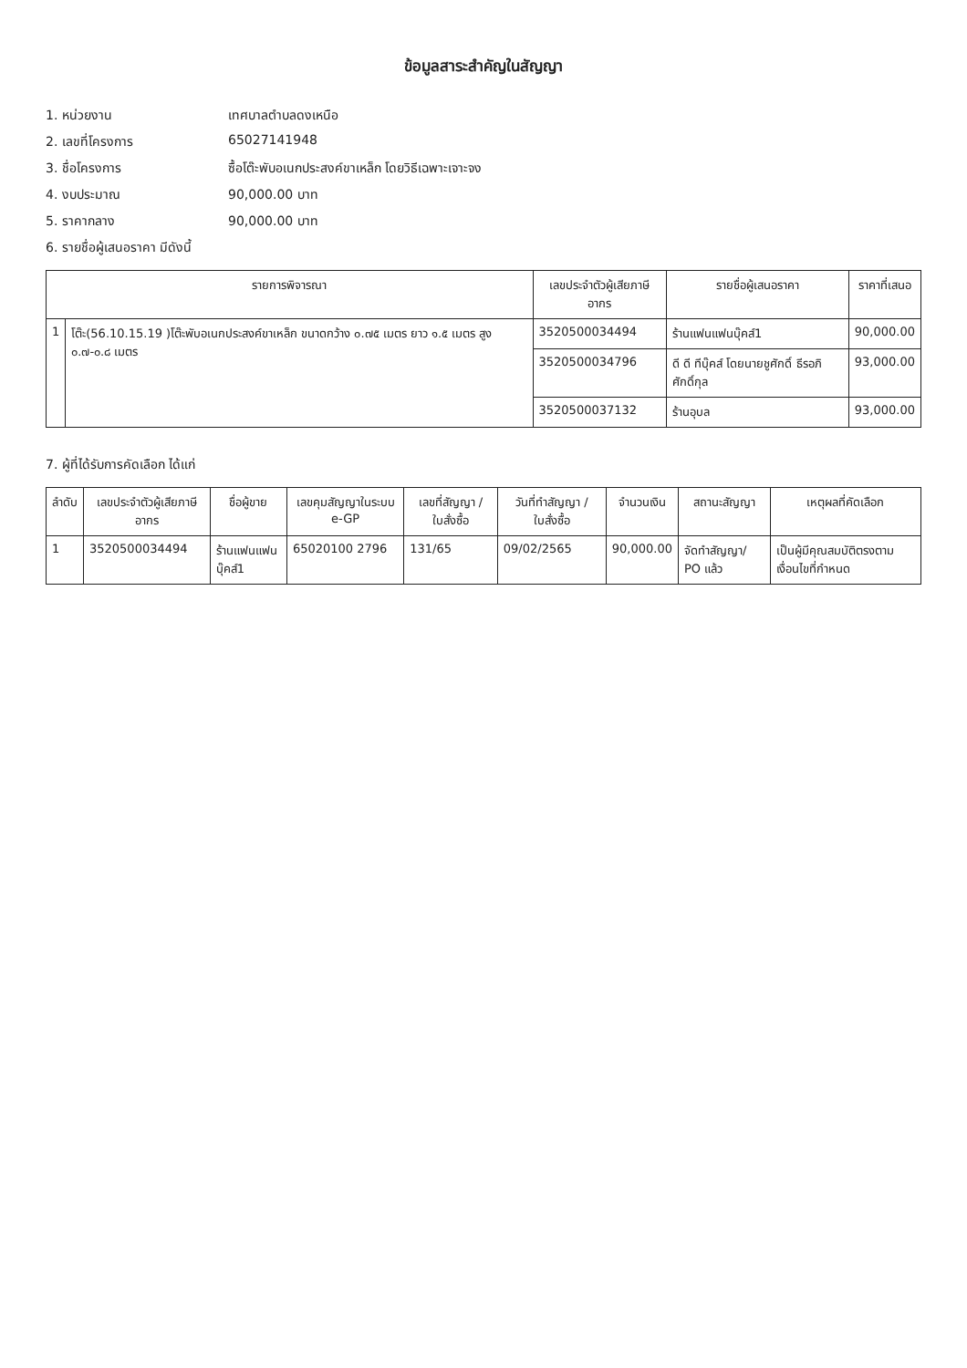ข้อมูลสาระสำคัญในสัญญา
1. หน่วยงาน เทศบาลตำบลดงเหนือ
2. เลขที่โครงการ 65027141948
3. ชื่อโครงการ ซื้อโต๊ะพับอเนกประสงค์ขาเหล็ก โดยวิธีเฉพาะเจาะจง
4. งบประมาณ 90,000.00 บาท
5. ราคากลาง 90,000.00 บาท
6. รายชื่อผู้เสนอราคา มีดังนี้
| รายการพิจารณา | | เลขประจำตัวผู้เสียภาษีอากร | รายชื่อผู้เสนอราคา | ราคาที่เสนอ |
| --- | --- | --- | --- | --- |
| 1 | โต๊ะ(56.10.15.19 )โต๊ะพับอเนกประสงค์ขาเหล็ก ขนาดกว้าง ๐.๗๕ เมตร ยาว ๑.๕ เมตร สูง ๐.๗-๐.๘ เมตร | 3520500034494 | ร้านแฟนแฟนบุ๊คส์1 | 90,000.00 |
| | | 3520500034796 | ดี ดี ทีบุ๊คส์ โดยนายชูศักดิ์ ธีรอภิศักดิ์กุล | 93,000.00 |
| | | 3520500037132 | ร้านอุบล | 93,000.00 |
7. ผู้ที่ได้รับการคัดเลือก ได้แก่
| ลำดับ | เลขประจำตัวผู้เสียภาษีอากร | ชื่อผู้ขาย | เลขคุมสัญญาในระบบ e-GP | เลขที่สัญญา / ใบสั่งซื้อ | วันที่ทำสัญญา / ใบสั่งซื้อ | จำนวนเงิน | สถานะสัญญา | เหตุผลที่คัดเลือก |
| --- | --- | --- | --- | --- | --- | --- | --- | --- |
| 1 | 3520500034494 | ร้านแฟนแฟนบุ๊คส์1 | 65020100 2796 | 131/65 | 09/02/2565 | 90,000.00 | จัดทำสัญญา/ PO แล้ว | เป็นผู้มีคุณสมบัติตรงตามเงื่อนไขที่กำหนด |